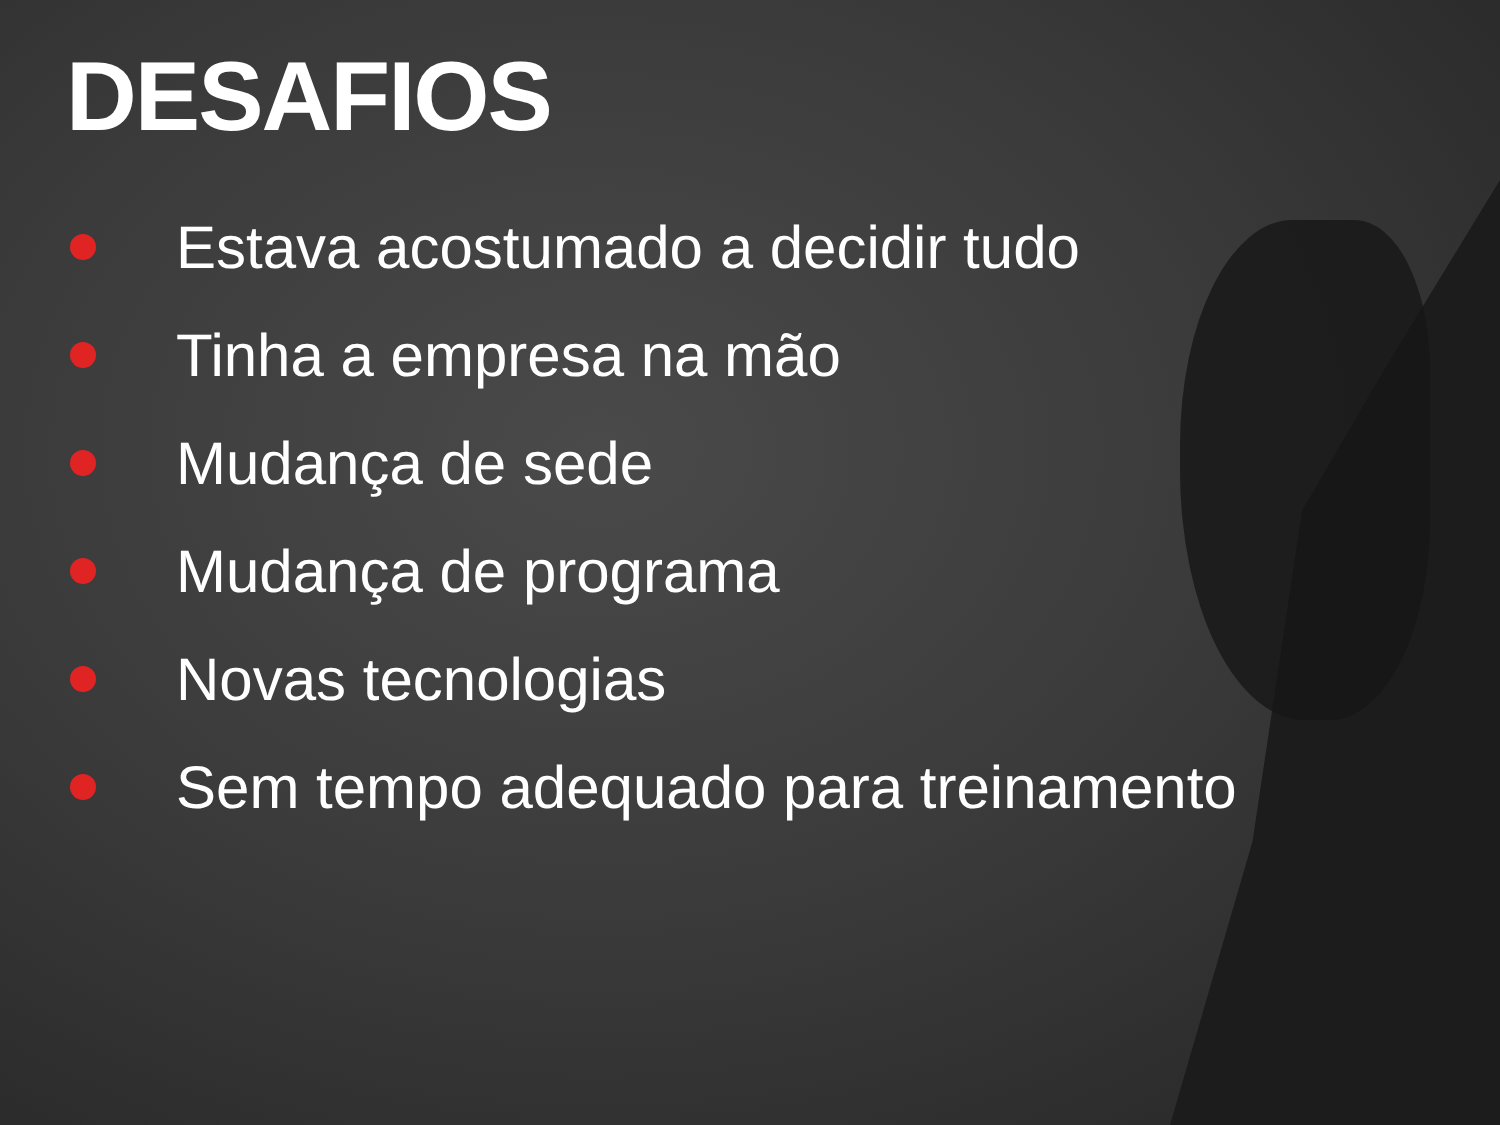DESAFIOS
Estava acostumado a decidir tudo
Tinha a empresa na mão
Mudança de sede
Mudança de programa
Novas tecnologias
Sem tempo adequado para treinamento